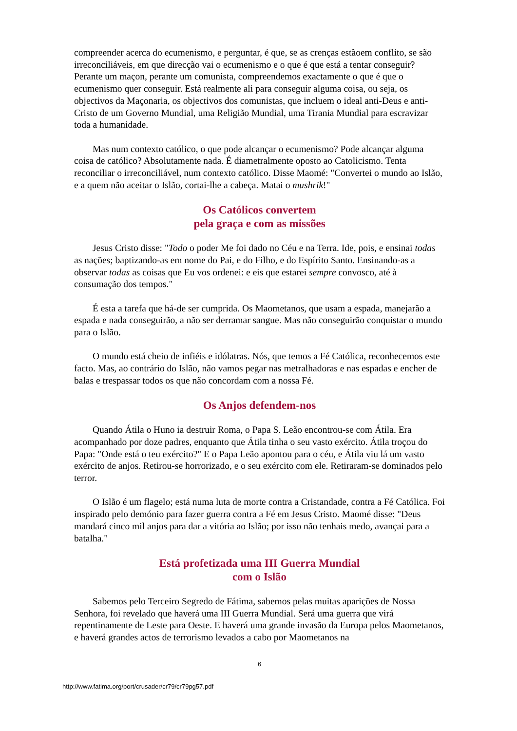compreender acerca do ecumenismo, e perguntar, é que, se as crenças estãoem conflito, se são irreconciliáveis, em que direcção vai o ecumenismo e o que é que está a tentar conseguir? Perante um maçon, perante um comunista, compreendemos exactamente o que é que o ecumenismo quer conseguir. Está realmente ali para conseguir alguma coisa, ou seja, os objectivos da Maçonaria, os objectivos dos comunistas, que incluem o ideal anti-Deus e anti-Cristo de um Governo Mundial, uma Religião Mundial, uma Tirania Mundial para escravizar toda a humanidade.
Mas num contexto católico, o que pode alcançar o ecumenismo? Pode alcançar alguma coisa de católico? Absolutamente nada. É diametralmente oposto ao Catolicismo. Tenta reconciliar o irreconciliável, num contexto católico. Disse Maomé: "Convertei o mundo ao Islão, e a quem não aceitar o Islão, cortai-lhe a cabeça. Matai o mushrik!"
Os Católicos convertem
pela graça e com as missões
Jesus Cristo disse: "Todo o poder Me foi dado no Céu e na Terra. Ide, pois, e ensinai todas as nações; baptizando-as em nome do Pai, e do Filho, e do Espírito Santo. Ensinando-as a observar todas as coisas que Eu vos ordenei: e eis que estarei sempre convosco, até à consumação dos tempos."
É esta a tarefa que há-de ser cumprida. Os Maometanos, que usam a espada, manejarão a espada e nada conseguirão, a não ser derramar sangue. Mas não conseguirão conquistar o mundo para o Islão.
O mundo está cheio de infiéis e idólatras. Nós, que temos a Fé Católica, reconhecemos este facto. Mas, ao contrário do Islão, não vamos pegar nas metralhadoras e nas espadas e encher de balas e trespassar todos os que não concordam com a nossa Fé.
Os Anjos defendem-nos
Quando Átila o Huno ia destruir Roma, o Papa S. Leão encontrou-se com Átila. Era acompanhado por doze padres, enquanto que Átila tinha o seu vasto exército. Átila troçou do Papa: "Onde está o teu exército?" E o Papa Leão apontou para o céu, e Átila viu lá um vasto exército de anjos. Retirou-se horrorizado, e o seu exército com ele. Retiraram-se dominados pelo terror.
O Islão é um flagelo; está numa luta de morte contra a Cristandade, contra a Fé Católica. Foi inspirado pelo demónio para fazer guerra contra a Fé em Jesus Cristo. Maomé disse: "Deus mandará cinco mil anjos para dar a vitória ao Islão; por isso não tenhais medo, avançai para a batalha."
Está profetizada uma III Guerra Mundial
com o Islão
Sabemos pelo Terceiro Segredo de Fátima, sabemos pelas muitas aparições de Nossa Senhora, foi revelado que haverá uma III Guerra Mundial. Será uma guerra que virá repentinamente de Leste para Oeste. E haverá uma grande invasão da Europa pelos Maometanos, e haverá grandes actos de terrorismo levados a cabo por Maometanos na
6
http://www.fatima.org/port/crusader/cr79/cr79pg57.pdf